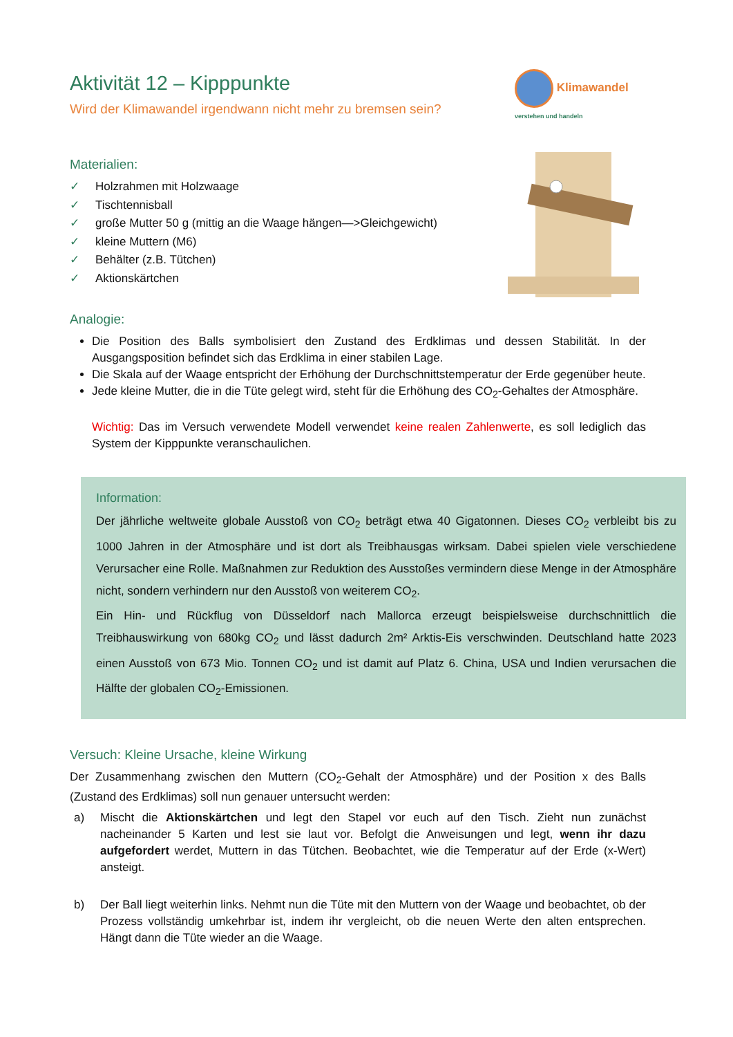Aktivität 12 – Kipppunkte
Wird der Klimawandel irgendwann nicht mehr zu bremsen sein?
Klimawandel
verstehen und handeln
Materialien:
✓ Holzrahmen mit Holzwaage
✓ Tischtennisball
✓ große Mutter 50 g (mittig an die Waage hängen—>Gleichgewicht)
✓ kleine Muttern (M6)
✓ Behälter (z.B. Tütchen)
✓ Aktionskärtchen
Analogie:
Die Position des Balls symbolisiert den Zustand des Erdklimas und dessen Stabilität. In der Ausgangsposition befindet sich das Erdklima in einer stabilen Lage.
Die Skala auf der Waage entspricht der Erhöhung der Durchschnittstemperatur der Erde gegenüber heute.
Jede kleine Mutter, die in die Tüte gelegt wird, steht für die Erhöhung des CO<sub>2</sub>-Gehaltes der Atmosphäre.
Wichtig: Das im Versuch verwendete Modell verwendet keine realen Zahlenwerte, es soll lediglich das System der Kipppunkte veranschaulichen.
Information:
Der jährliche weltweite globale Ausstoß von CO<sub>2</sub> beträgt etwa 40 Gigatonnen. Dieses CO<sub>2</sub> verbleibt bis zu 1000 Jahren in der Atmosphäre und ist dort als Treibhausgas wirksam. Dabei spielen viele verschiedene Verursacher eine Rolle. Maßnahmen zur Reduktion des Ausstoßes vermindern diese Menge in der Atmosphäre nicht, sondern verhindern nur den Ausstoß von weiterem CO<sub>2</sub>.
Ein Hin- und Rückflug von Düsseldorf nach Mallorca erzeugt beispielsweise durchschnittlich die Treibhauswirkung von 680kg CO<sub>2</sub> und lässt dadurch 2m² Arktis-Eis verschwinden. Deutschland hatte 2023 einen Ausstoß von 673 Mio. Tonnen CO<sub>2</sub> und ist damit auf Platz 6. China, USA und Indien verursachen die Hälfte der globalen CO<sub>2</sub>-Emissionen.
Versuch: Kleine Ursache, kleine Wirkung
Der Zusammenhang zwischen den Muttern (CO<sub>2</sub>-Gehalt der Atmosphäre) und der Position x des Balls (Zustand des Erdklimas) soll nun genauer untersucht werden:
a) Mischt die Aktionskärtchen und legt den Stapel vor euch auf den Tisch. Zieht nun zunächst nacheinander 5 Karten und lest sie laut vor. Befolgt die Anweisungen und legt, wenn ihr dazu aufgefordert werdet, Muttern in das Tütchen. Beobachtet, wie die Temperatur auf der Erde (x-Wert) ansteigt.
b) Der Ball liegt weiterhin links. Nehmt nun die Tüte mit den Muttern von der Waage und beobachtet, ob der Prozess vollständig umkehrbar ist, indem ihr vergleicht, ob die neuen Werte den alten entsprechen. Hängt dann die Tüte wieder an die Waage.